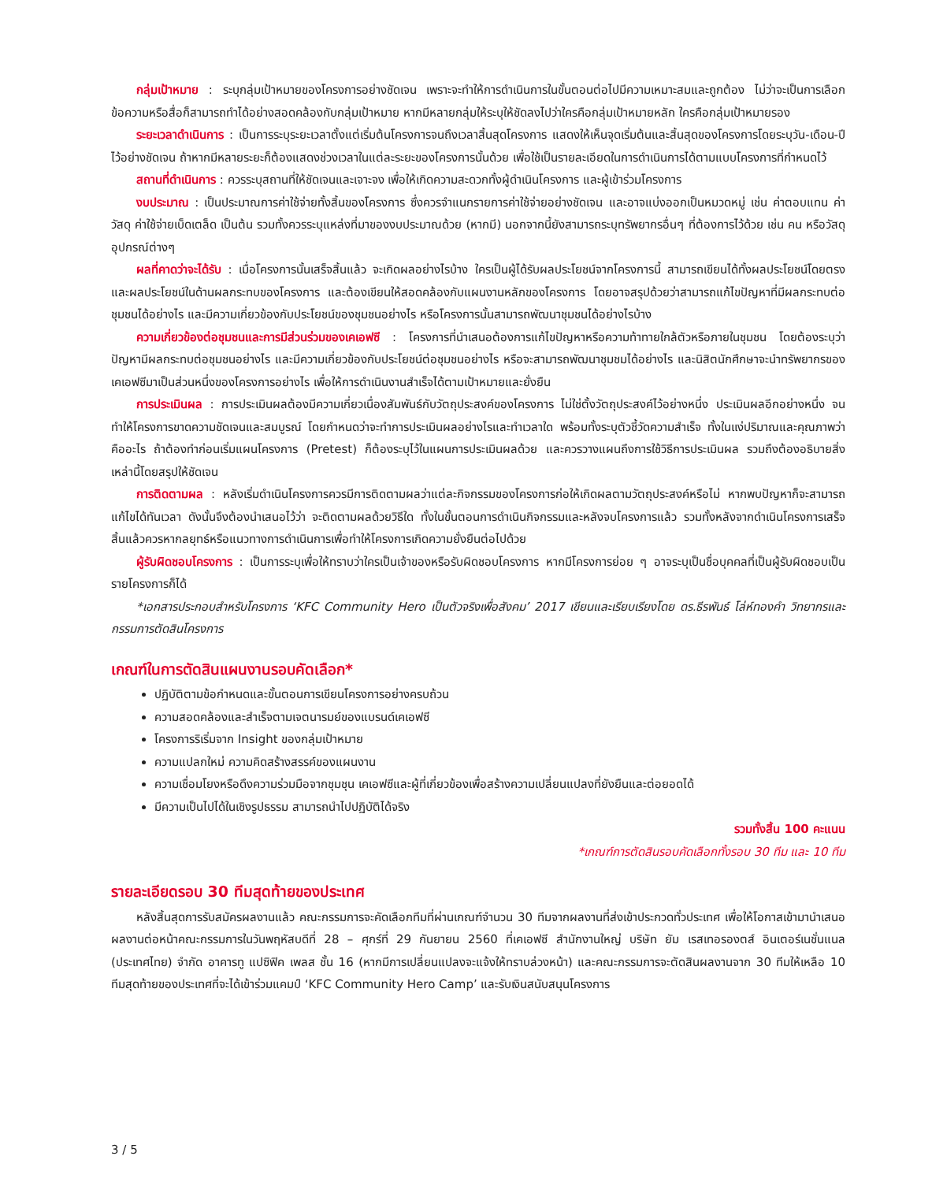กลุ่มเป้าหมาย : ระบุกลุ่มเป้าหมายของโครงการอย่างชัดเจน เพราะจะทำให้การดำเนินการในขั้นตอนต่อไปมีความเหมาะสมและถูกต้อง ไม่ว่าจะเป็นการเลือกข้อความหรือสื่อก็สามารถทำได้อย่างสอดคล้องกับกลุ่มเป้าหมาย หากมีหลายกลุ่มให้ระบุให้ชัดลงไปว่าใครคือกลุ่มเป้าหมายหลัก ใครคือกลุ่มเป้าหมายรอง
ระยะเวลาดำเนินการ : เป็นการระบุระยะเวลาตั้งแต่เริ่มต้นโครงการจนถึงเวลาสิ้นสุดโครงการ แสดงให้เห็นจุดเริ่มต้นและสิ้นสุดของโครงการโดยระบุวัน-เดือน-ปี ไว้อย่างชัดเจน ถ้าหากมีหลายระยะก็ต้องแสดงช่วงเวลาในแต่ละระยะของโครงการนั้นด้วย เพื่อใช้เป็นรายละเอียดในการดำเนินการได้ตามแบบโครงการที่กำหนดไว้
สถานที่ดำเนินการ : ควรระบุสถานที่ให้ชัดเจนและเจาะจง เพื่อให้เกิดความสะดวกทั้งผู้ดำเนินโครงการ และผู้เข้าร่วมโครงการ
งบประมาณ : เป็นประมาณการค่าใช้จ่ายทั้งสิ้นของโครงการ ซึ่งควรจำแนกรายการค่าใช้จ่ายอย่างชัดเจน และอาจแบ่งออกเป็นหมวดหมู่ เช่น ค่าตอบแทน ค่าวัสดุ ค่าใช้จ่ายเบ็ดเตล็ด เป็นต้น รวมทั้งควรระบุแหล่งที่มาของงบประมาณด้วย (หากมี) นอกจากนี้ยังสามารถระบุทรัพยากรอื่นๆ ที่ต้องการไว้ด้วย เช่น คน หรือวัสดุอุปกรณ์ต่างๆ
ผลที่คาดว่าจะได้รับ : เมื่อโครงการนั้นเสร็จสิ้นแล้ว จะเกิดผลอย่างไรบ้าง ใครเป็นผู้ได้รับผลประโยชน์จากโครงการนี้ สามารถเขียนได้ทั้งผลประโยชน์โดยตรงและผลประโยชน์ในด้านผลกระทบของโครงการ และต้องเขียนให้สอดคล้องกับแผนงานหลักของโครงการ โดยอาจสรุปด้วยว่าสามารถแก้ไขปัญหาที่มีผลกระทบต่อชุมชนได้อย่างไร และมีความเกี่ยวข้องกับประโยชน์ของชุมชนอย่างไร หรือโครงการนั้นสามารถพัฒนาชุมชนได้อย่างไรบ้าง
ความเกี่ยวข้องต่อชุมชนและการมีส่วนร่วมของเคเอฟซี : โครงการที่นำเสนอต้องการแก้ไขปัญหาหรือความท้าทายใกล้ตัวหรือภายในชุมชน โดยต้องระบุว่าปัญหามีผลกระทบต่อชุมชนอย่างไร และมีความเกี่ยวข้องกับประโยชน์ต่อชุมชนอย่างไร หรือจะสามารถพัฒนาชุมชมได้อย่างไร และนิสิตนักศึกษาจะนำทรัพยากรของเคเอฟซีมาเป็นส่วนหนึ่งของโครงการอย่างไร เพื่อให้การดำเนินงานสำเร็จได้ตามเป้าหมายและยั่งยืน
การประเมินผล : การประเมินผลต้องมีความเกี่ยวเนื่องสัมพันธ์กับวัตถุประสงค์ของโครงการ ไม่ใช่ตั้งวัตถุประสงค์ไว้อย่างหนึ่ง ประเมินผลอีกอย่างหนึ่ง จนทำให้โครงการขาดความชัดเจนและสมบูรณ์ โดยกำหนดว่าจะทำการประเมินผลอย่างไรและทำเวลาใด พร้อมทั้งระบุตัวชี้วัดความสำเร็จ ทั้งในแง่ปริมาณและคุณภาพว่าคืออะไร ถ้าต้องทำก่อนเริ่มแผนโครงการ (Pretest) ก็ต้องระบุไว้ในแผนการประเมินผลด้วย และควรวางแผนถึงการใช้วิธีการประเมินผล รวมถึงต้องอธิบายสิ่งเหล่านี้โดยสรุปให้ชัดเจน
การติดตามผล : หลังเริ่มดำเนินโครงการควรมีการติดตามผลว่าแต่ละกิจกรรมของโครงการก่อให้เกิดผลตามวัตถุประสงค์หรือไม่ หากพบปัญหาก็จะสามารถแก้ไขได้ทันเวลา ดังนั้นจึงต้องนำเสนอไว้ว่า จะติดตามผลด้วยวิธีใด ทั้งในขั้นตอนการดำเนินกิจกรรมและหลังจบโครงการแล้ว รวมทั้งหลังจากดำเนินโครงการเสร็จสิ้นแล้วควรหากลยุทธ์หรือแนวทางการดำเนินการเพื่อทำให้โครงการเกิดความยั่งยืนต่อไปด้วย
ผู้รับผิดชอบโครงการ : เป็นการระบุเพื่อให้ทราบว่าใครเป็นเจ้าของหรือรับผิดชอบโครงการ หากมีโครงการย่อย ๆ อาจระบุเป็นชื่อบุคคลที่เป็นผู้รับผิดชอบเป็นรายโครงการก็ได้
*เอกสารประกอบสำหรับโครงการ ‘KFC Community Hero เป็นตัวจริงเพื่อสังคม’ 2017 เขียนและเรียบเรียงโดย ดร.ธีรพันธ์ โล่ห์ทองคำ วิทยากรและกรรมการตัดสินโครงการ
เกณฑ์ในการตัดสินแผนงานรอบคัดเลือก*
ปฏิบัติตามข้อกำหนดและขั้นตอนการเขียนโครงการอย่างครบถ้วน
ความสอดคล้องและสำเร็จตามเจตนารมย์ของแบรนด์เคเอฟซี
โครงการริเริ่มจาก Insight ของกลุ่มเป้าหมาย
ความแปลกใหม่ ความคิดสร้างสรรค์ของแผนงาน
ความเชื่อมโยงหรือดึงความร่วมมือจากชุมชุน เคเอฟซีและผู้ที่เกี่ยวข้องเพื่อสร้างความเปลี่ยนแปลงที่ยังยืนและต่อยอดได้
มีความเป็นไปได้ในเชิงรูปธรรม สามารถนำไปปฏิบัติได้จริง
รวมทั้งสิ้น 100 คะแนน
*เกณฑ์การตัดสินรอบคัดเลือกทั้งรอบ 30 ทีม และ 10 ทีม
รายละเอียดรอบ 30 ทีมสุดท้ายของประเทศ
หลังสิ้นสุดการรับสมัครผลงานแล้ว คณะกรรมการจะคัดเลือกทีมที่ผ่านเกณฑ์จำนวน 30 ทีมจากผลงานที่ส่งเข้าประกวดทั่วประเทศ เพื่อให้โอกาสเข้ามานำเสนอผลงานต่อหน้าคณะกรรมการในวันพฤหัสบดีที่ 28 – ศุกร์ที่ 29 กันยายน 2560 ที่เคเอฟซี สำนักงานใหญ่ บริษัท ยัม เรสเทอรองตส์ อินเตอร์เนชั่นแนล (ประเทศไทย) จำกัด อาคารทู แปซิฟิค เพลส ชั้น 16 (หากมีการเปลี่ยนแปลงจะแจ้งให้ทราบล่วงหน้า) และคณะกรรมการจะตัดสินผลงานจาก 30 ทีมให้เหลือ 10 ทีมสุดท้ายของประเทศที่จะได้เข้าร่วมแคมป์ ‘KFC Community Hero Camp’ และรับเงินสนับสนุนโครงการ
3 / 5